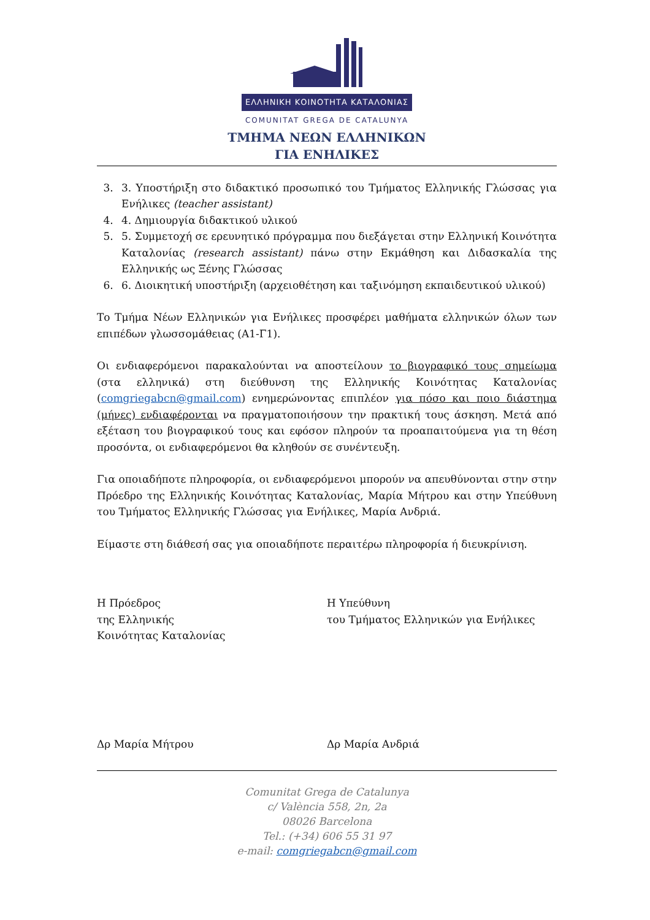ΕΛΛΗΝΙΚΗ ΚΟΙΝΟΤΗΤΑ ΚΑΤΑΛΟΝΙΑΣ
COMUNITAT GREGA DE CATALUNYA
ΤΜΗΜΑ ΝΕΩΝ ΕΛΛΗΝΙΚΩΝ
ΓΙΑ ΕΝΗΛΙΚΕΣ
3. 3. Υποστήριξη στο διδακτικό προσωπικό του Τμήματος Ελληνικής Γλώσσας για Ενήλικες (teacher assistant)
4. 4. Δημιουργία διδακτικού υλικού
5. 5. Συμμετοχή σε ερευνητικό πρόγραμμα που διεξάγεται στην Ελληνική Κοινότητα Καταλονίας (research assistant) πάνω στην Εκμάθηση και Διδασκαλία της Ελληνικής ως Ξένης Γλώσσας
6. 6. Διοικητική υποστήριξη (αρχειοθέτηση και ταξινόμηση εκπαιδευτικού υλικού)
Το Τμήμα Νέων Ελληνικών για Ενήλικες προσφέρει μαθήματα ελληνικών όλων των επιπέδων γλωσσομάθειας (Α1-Γ1).
Οι ενδιαφερόμενοι παρακαλούνται να αποστείλουν το βιογραφικό τους σημείωμα (στα ελληνικά) στη διεύθυνση της Ελληνικής Κοινότητας Καταλονίας (comgriegabcn@gmail.com) ενημερώνοντας επιπλέον για πόσο και ποιο διάστημα (μήνες) ενδιαφέρονται να πραγματοποιήσουν την πρακτική τους άσκηση. Μετά από εξέταση του βιογραφικού τους και εφόσον πληρούν τα προαπαιτούμενα για τη θέση προσόντα, οι ενδιαφερόμενοι θα κληθούν σε συνέντευξη.
Για οποιαδήποτε πληροφορία, οι ενδιαφερόμενοι μπορούν να απευθύνονται στην στην Πρόεδρο της Ελληνικής Κοινότητας Καταλονίας, Μαρία Μήτρου και στην Υπεύθυνη του Τμήματος Ελληνικής Γλώσσας για Ενήλικες, Μαρία Ανδριά.
Είμαστε στη διάθεσή σας για οποιαδήποτε περαιτέρω πληροφορία ή διευκρίνιση.
Η Πρόεδρος
της Ελληνικής
Κοινότητας Καταλονίας
Η Υπεύθυνη
του Τμήματος Ελληνικών για Ενήλικες
Δρ Μαρία Μήτρου Δρ Μαρία Ανδριά
Comunitat Grega de Catalunya
c/ València 558, 2n, 2a
08026 Barcelona
Tel.: (+34) 606 55 31 97
e-mail: comgriegabcn@gmail.com